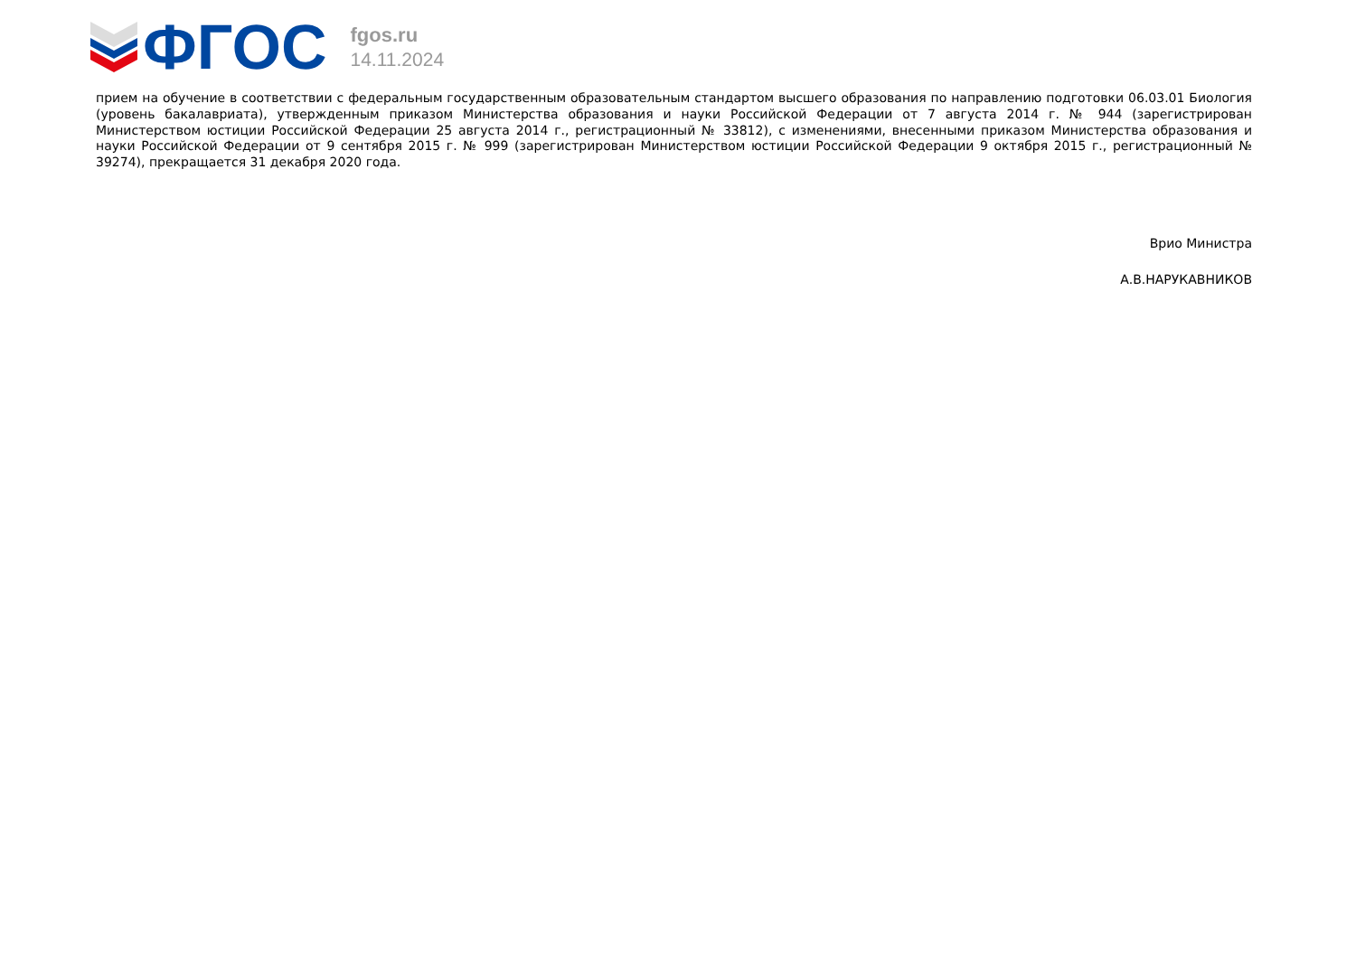ФГОС
fgos.ru
14.11.2024
прием на обучение в соответствии с федеральным государственным образовательным стандартом высшего образования по направлению подготовки 06.03.01 Биология (уровень бакалавриата), утвержденным приказом Министерства образования и науки Российской Федерации от 7 августа 2014 г. № 944 (зарегистрирован Министерством юстиции Российской Федерации 25 августа 2014 г., регистрационный № 33812), с изменениями, внесенными приказом Министерства образования и науки Российской Федерации от 9 сентября 2015 г. № 999 (зарегистрирован Министерством юстиции Российской Федерации 9 октября 2015 г., регистрационный № 39274), прекращается 31 декабря 2020 года.
Врио Министра
А.В.НАРУКАВНИКОВ